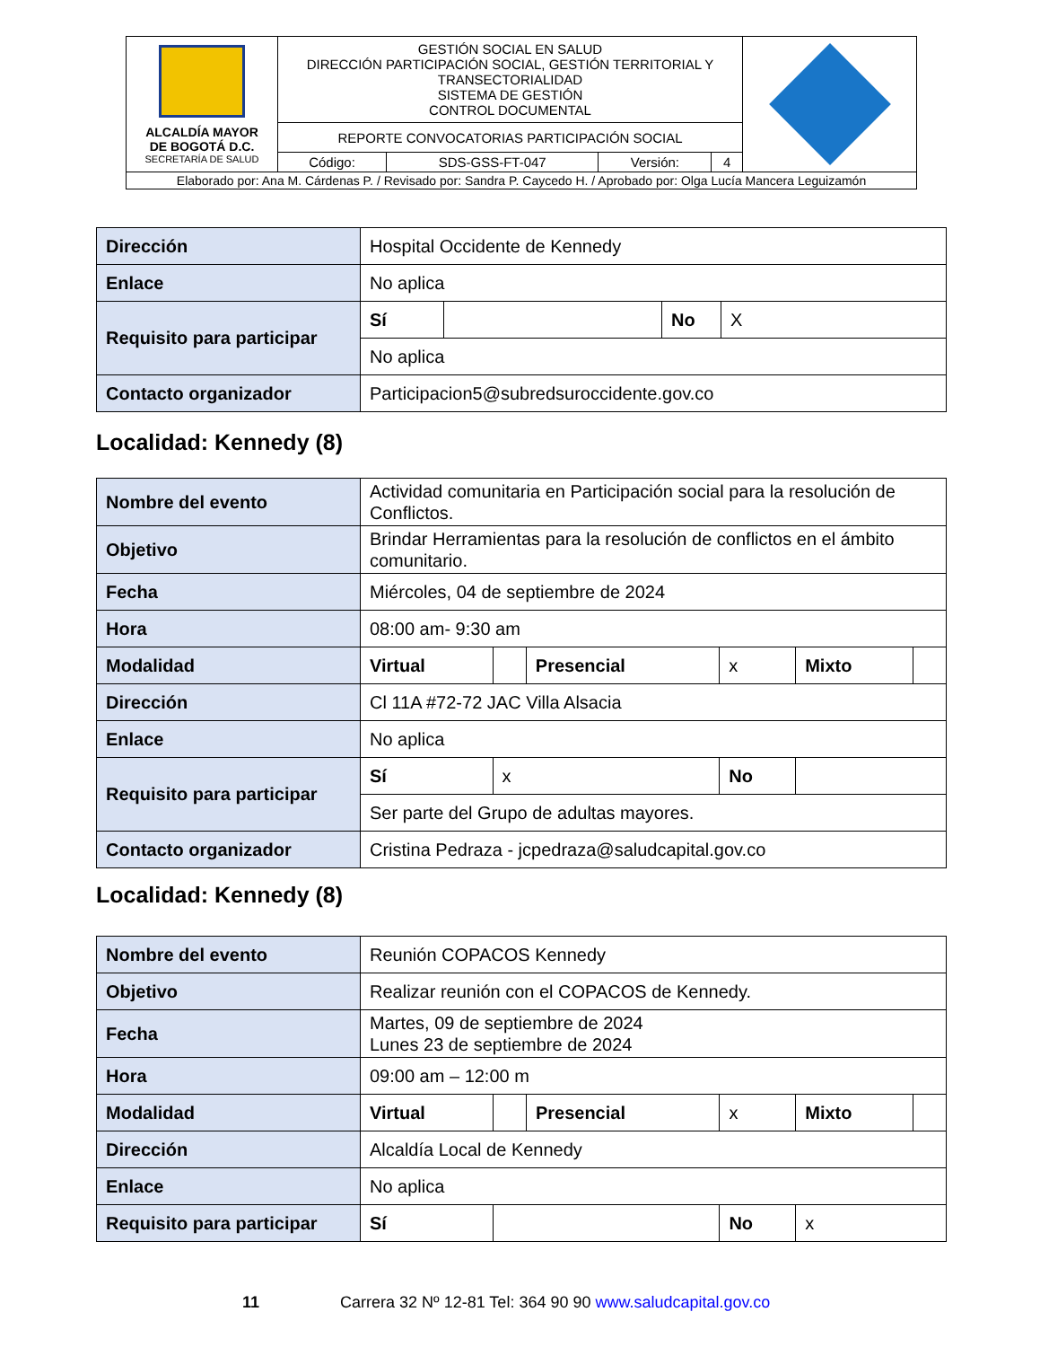| ALCALDÍA MAYOR DE BOGOTÁ D.C. SECRETARÍA DE SALUD | GESTIÓN SOCIAL EN SALUD DIRECCIÓN PARTICIPACIÓN SOCIAL, GESTIÓN TERRITORIAL Y TRANSECTORIALIDAD SISTEMA DE GESTIÓN CONTROL DOCUMENTAL | | | | |
| | REPORTE CONVOCATORIAS PARTICIPACIÓN SOCIAL | | | | |
| | Código: | SDS-GSS-FT-047 | Versión: | 4 | |
| Elaborado por: Ana M. Cárdenas P. / Revisado por: Sandra P. Caycedo H. / Aprobado por: Olga Lucía Mancera Leguizamón | | | | | |
| Dirección | Hospital Occidente de Kennedy | | | |
| Enlace | No aplica | | | |
| Requisito para participar | Sí | | No | X |
| | No aplica | | | |
| Contacto organizador | Participacion5@subredsuroccidente.gov.co | | | |
Localidad: Kennedy (8)
| Nombre del evento | Actividad comunitaria en Participación social para la resolución de Conflictos. | | | | | |
| Objetivo | Brindar Herramientas para la resolución de conflictos en el ámbito comunitario. | | | | | |
| Fecha | Miércoles, 04 de septiembre de 2024 | | | | | |
| Hora | 08:00 am- 9:30 am | | | | | |
| Modalidad | Virtual | | Presencial | x | Mixto | |
| Dirección | Cl 11A #72-72 JAC Villa Alsacia | | | | | |
| Enlace | No aplica | | | | | |
| Requisito para participar | Sí | x | | No | | |
| | Ser parte del Grupo de adultas mayores. | | | | | |
| Contacto organizador | Cristina Pedraza - jcpedraza@saludcapital.gov.co | | | | | |
Localidad: Kennedy (8)
| Nombre del evento | Reunión COPACOS Kennedy | | | | | |
| Objetivo | Realizar reunión con el COPACOS de Kennedy. | | | | | |
| Fecha | Martes, 09 de septiembre de 2024 Lunes 23 de septiembre de 2024 | | | | | |
| Hora | 09:00 am – 12:00 m | | | | | |
| Modalidad | Virtual | | Presencial | x | Mixto | |
| Dirección | Alcaldía Local de Kennedy | | | | | |
| Enlace | No aplica | | | | | |
| Requisito para participar | Sí | | | No | x | |
11 Carrera 32 Nº 12-81 Tel: 364 90 90 www.saludcapital.gov.co